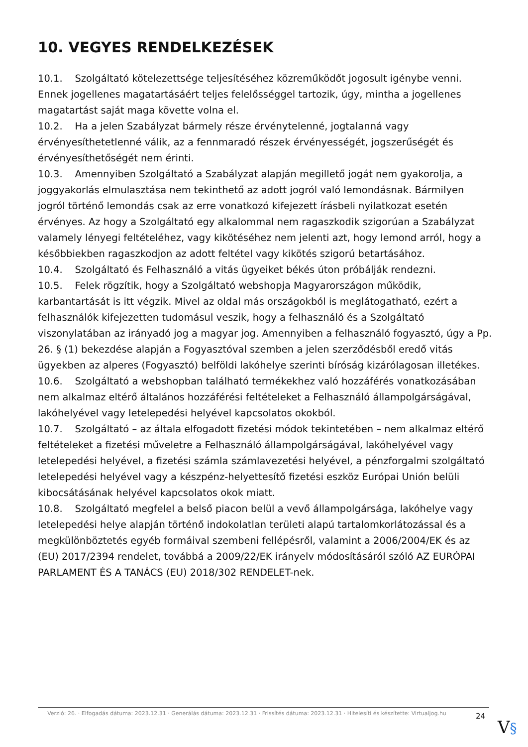10. VEGYES RENDELKEZÉSEK
10.1. Szolgáltató kötelezettsége teljesítéséhez közreműködőt jogosult igénybe venni. Ennek jogellenes magatartásáért teljes felelősséggel tartozik, úgy, mintha a jogellenes magatartást saját maga követte volna el.
10.2. Ha a jelen Szabályzat bármely része érvénytelenné, jogtalanná vagy érvényesíthetetlenné válik, az a fennmaradó részek érvényességét, jogszerűségét és érvényesíthetőségét nem érinti.
10.3. Amennyiben Szolgáltató a Szabályzat alapján megillető jogát nem gyakorolja, a joggyakorlás elmulasztása nem tekinthető az adott jogról való lemondásnak. Bármilyen jogról történő lemondás csak az erre vonatkozó kifejezett írásbeli nyilatkozat esetén érvényes. Az hogy a Szolgáltató egy alkalommal nem ragaszkodik szigorúan a Szabályzat valamely lényegi feltételéhez, vagy kikötéséhez nem jelenti azt, hogy lemond arról, hogy a későbbiekben ragaszkodjon az adott feltétel vagy kikötés szigorú betartásához.
10.4. Szolgáltató és Felhasználó a vitás ügyeiket békés úton próbálják rendezni.
10.5. Felek rögzítik, hogy a Szolgáltató webshopja Magyarországon működik, karbantartását is itt végzik. Mivel az oldal más országokból is meglátogatható, ezért a felhasználók kifejezetten tudomásul veszik, hogy a felhasználó és a Szolgáltató viszonylatában az irányadó jog a magyar jog. Amennyiben a felhasználó fogyasztó, úgy a Pp. 26. § (1) bekezdése alapján a Fogyasztóval szemben a jelen szerződésből eredő vitás ügyekben az alperes (Fogyasztó) belföldi lakóhelye szerinti bíróság kizárólagosan illetékes.
10.6. Szolgáltató a webshopban található termékekhez való hozzáférés vonatkozásában nem alkalmaz eltérő általános hozzáférési feltételeket a Felhasználó állampolgárságával, lakóhelyével vagy letelepedési helyével kapcsolatos okokból.
10.7. Szolgáltató – az általa elfogadott fizetési módok tekintetében – nem alkalmaz eltérő feltételeket a fizetési műveletre a Felhasználó állampolgárságával, lakóhelyével vagy letelepedési helyével, a fizetési számla számlavezetési helyével, a pénzforgalmi szolgáltató letelepedési helyével vagy a készpénz-helyettesítő fizetési eszköz Európai Unión belüli kibocsátásának helyével kapcsolatos okok miatt.
10.8. Szolgáltató megfelel a belső piacon belül a vevő állampolgársága, lakóhelye vagy letelepedési helye alapján történő indokolatlan területi alapú tartalomkorlátozással és a megkülönböztetés egyéb formáival szembeni fellépésről, valamint a 2006/2004/EK és az (EU) 2017/2394 rendelet, továbbá a 2009/22/EK irányelv módosításáról szóló AZ EURÓPAI PARLAMENT ÉS A TANÁCS (EU) 2018/302 RENDELET-nek.
Verzió: 26. · Elfogadás dátuma: 2023.12.31 · Generálás dátuma: 2023.12.31 · Frissítés dátuma: 2023.12.31 · Hitelesíti és készítette: Virtualjog.hu
24
V§